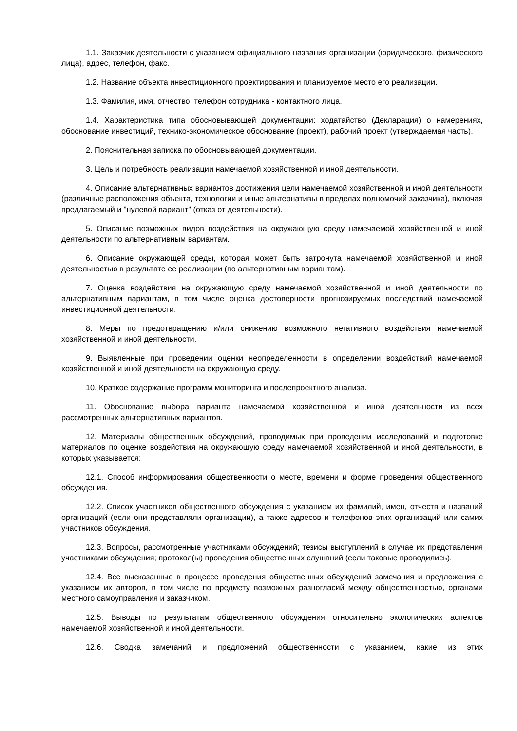1.1. Заказчик деятельности с указанием официального названия организации (юридического, физического лица), адрес, телефон, факс.
1.2. Название объекта инвестиционного проектирования и планируемое место его реализации.
1.3. Фамилия, имя, отчество, телефон сотрудника - контактного лица.
1.4. Характеристика типа обосновывающей документации: ходатайство (Декларация) о намерениях, обоснование инвестиций, технико-экономическое обоснование (проект), рабочий проект (утверждаемая часть).
2. Пояснительная записка по обосновывающей документации.
3. Цель и потребность реализации намечаемой хозяйственной и иной деятельности.
4. Описание альтернативных вариантов достижения цели намечаемой хозяйственной и иной деятельности (различные расположения объекта, технологии и иные альтернативы в пределах полномочий заказчика), включая предлагаемый и "нулевой вариант" (отказ от деятельности).
5. Описание возможных видов воздействия на окружающую среду намечаемой хозяйственной и иной деятельности по альтернативным вариантам.
6. Описание окружающей среды, которая может быть затронута намечаемой хозяйственной и иной деятельностью в результате ее реализации (по альтернативным вариантам).
7. Оценка воздействия на окружающую среду намечаемой хозяйственной и иной деятельности по альтернативным вариантам, в том числе оценка достоверности прогнозируемых последствий намечаемой инвестиционной деятельности.
8. Меры по предотвращению и/или снижению возможного негативного воздействия намечаемой хозяйственной и иной деятельности.
9. Выявленные при проведении оценки неопределенности в определении воздействий намечаемой хозяйственной и иной деятельности на окружающую среду.
10. Краткое содержание программ мониторинга и послепроектного анализа.
11. Обоснование выбора варианта намечаемой хозяйственной и иной деятельности из всех рассмотренных альтернативных вариантов.
12. Материалы общественных обсуждений, проводимых при проведении исследований и подготовке материалов по оценке воздействия на окружающую среду намечаемой хозяйственной и иной деятельности, в которых указывается:
12.1. Способ информирования общественности о месте, времени и форме проведения общественного обсуждения.
12.2. Список участников общественного обсуждения с указанием их фамилий, имен, отчеств и названий организаций (если они представляли организации), а также адресов и телефонов этих организаций или самих участников обсуждения.
12.3. Вопросы, рассмотренные участниками обсуждений; тезисы выступлений в случае их представления участниками обсуждения; протокол(ы) проведения общественных слушаний (если таковые проводились).
12.4. Все высказанные в процессе проведения общественных обсуждений замечания и предложения с указанием их авторов, в том числе по предмету возможных разногласий между общественностью, органами местного самоуправления и заказчиком.
12.5. Выводы по результатам общественного обсуждения относительно экологических аспектов намечаемой хозяйственной и иной деятельности.
12.6. Сводка замечаний и предложений общественности с указанием, какие из этих